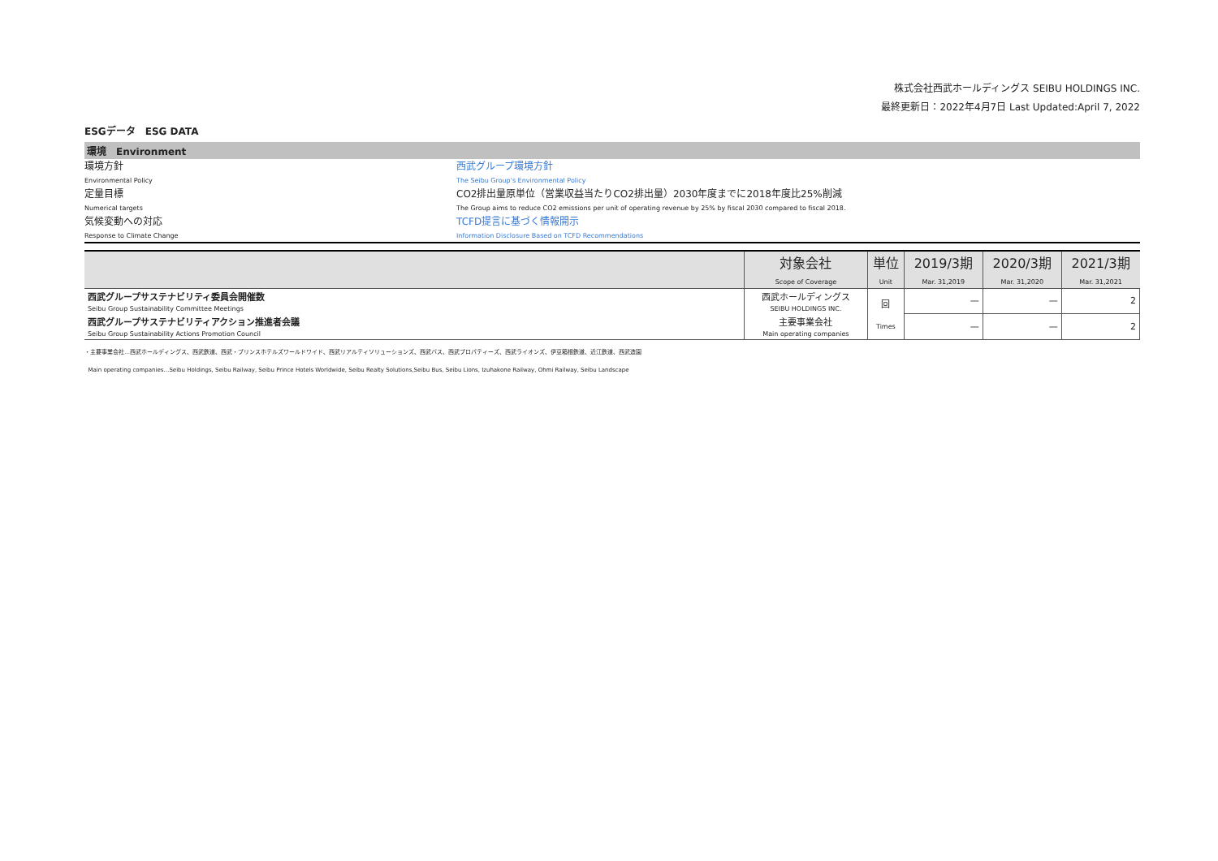株式会社西武ホールディングス SEIBU HOLDINGS INC.
最終更新日：2022年4月7日 Last Updated:April 7, 2022
ESGデータ　ESG DATA
環境　Environment
環境方針 西武グループ環境方針
Environmental Policy The Seibu Group's Environmental Policy
定量目標 CO2排出量原単位（営業収益当たりCO2排出量）2030年度までに2018年度比25%削減
Numerical targets The Group aims to reduce CO2 emissions per unit of operating revenue by 25% by fiscal 2030 compared to fiscal 2018.
気候変動への対応 TCFD提言に基づく情報開示
Response to Climate Change Information Disclosure Based on TCFD Recommendations
| | 対象会社 Scope of Coverage | 単位 Unit | 2019/3期 Mar. 31,2019 | 2020/3期 Mar. 31,2020 | 2021/3期 Mar. 31,2021 |
| --- | --- | --- | --- | --- | --- |
| 西武グループサステナビリティ委員会開催数 Seibu Group Sustainability Committee Meetings | 西武ホールディングス SEIBU HOLDINGS INC. | 回 Times | — | — | 2 |
| 西武グループサステナビリティアクション推進者会議 Seibu Group Sustainability Actions Promotion Council | 主要事業会社 Main operating companies | | — | — | 2 |
・主要事業会社…西武ホールディングス、西武鉄道、西武・プリンスホテルズワールドワイド、西武リアルティソリューションズ、西武バス、西武プロパティーズ、西武ライオンズ、伊豆箱根鉄道、近江鉄道、西武造園
Main operating companies…Seibu Holdings, Seibu Railway, Seibu Prince Hotels Worldwide, Seibu Realty Solutions,Seibu Bus, Seibu Lions, Izuhakone Railway, Ohmi Railway, Seibu Landscape